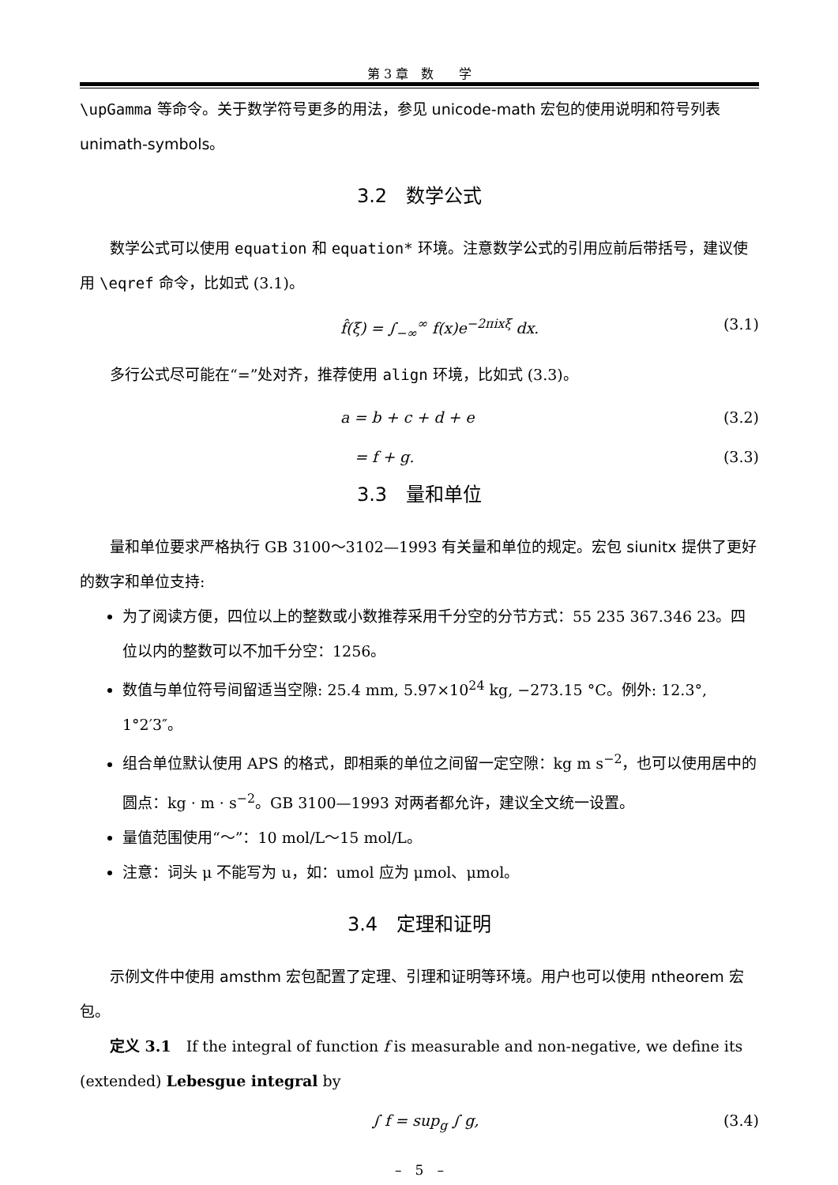第 3 章　数　　学
\upGamma 等命令。关于数学符号更多的用法，参见 unicode-math 宏包的使用说明和符号列表 unimath-symbols。
3.2　数学公式
数学公式可以使用 equation 和 equation* 环境。注意数学公式的引用应前后带括号，建议使用 \eqref 命令，比如式 (3.1)。
f̂(ξ) = ∫<sub>−∞</sub><sup>∞</sup> f(x)e<sup>−2πixξ</sup> dx. (3.1)
多行公式尽可能在“=”处对齐，推荐使用 align 环境，比如式 (3.3)。
a = b + c + d + e (3.2)
= f + g. (3.3)
3.3　量和单位
量和单位要求严格执行 GB 3100～3102—1993 有关量和单位的规定。宏包 siunitx 提供了更好的数字和单位支持:
为了阅读方便，四位以上的整数或小数推荐采用千分空的分节方式：55 235 367.346 23。四位以内的整数可以不加千分空：1256。
数值与单位符号间留适当空隙: 25.4 mm, 5.97×10<sup>24</sup> kg, −273.15 °C。例外: 12.3°, 1°2′3″。
组合单位默认使用 APS 的格式，即相乘的单位之间留一定空隙：kg m s<sup>−2</sup>，也可以使用居中的圆点：kg · m · s<sup>−2</sup>。GB 3100—1993 对两者都允许，建议全文统一设置。
量值范围使用“～”：10 mol/L～15 mol/L。
注意：词头 μ 不能写为 u，如：umol 应为 μmol、μmol。
3.4　定理和证明
示例文件中使用 amsthm 宏包配置了定理、引理和证明等环境。用户也可以使用 ntheorem 宏包。
定义 3.1　If the integral of function f is measurable and non-negative, we define its (extended) Lebesgue integral by
∫ f = sup<sub>g</sub> ∫ g, (3.4)
–　5　–